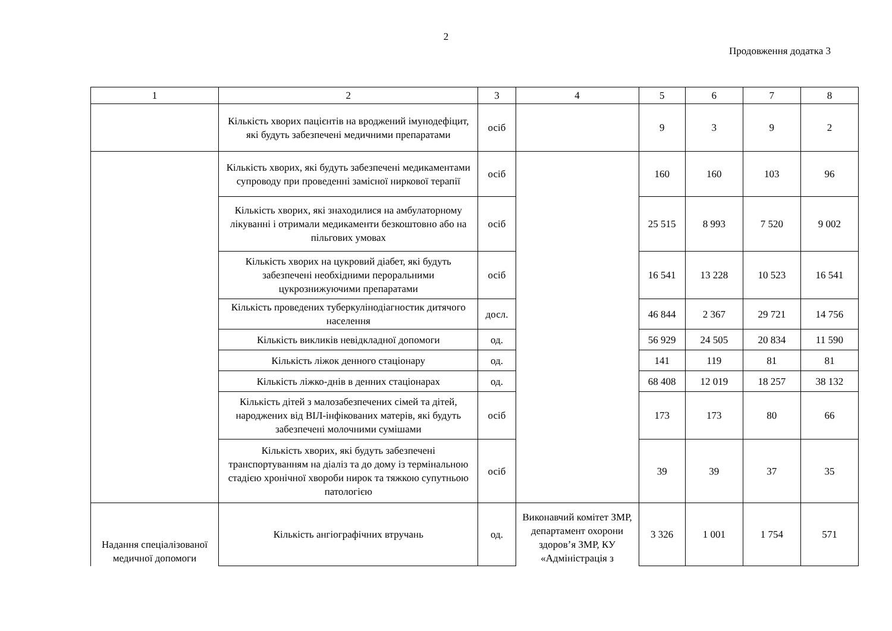2
Продовження додатка 3
| 1 | 2 | 3 | 4 | 5 | 6 | 7 | 8 |
| | Кількість хворих пацієнтів на вроджений імунодефіцит, які будуть забезпечені медичними препаратами | осіб | | 9 | 3 | 9 | 2 |
| | Кількість хворих, які будуть забезпечені медикаментами супроводу при проведенні замісної ниркової терапії | осіб | | 160 | 160 | 103 | 96 |
| | Кількість хворих, які знаходилися на амбулаторному лікуванні і отримали медикаменти безкоштовно або на пільгових умовах | осіб | | 25 515 | 8 993 | 7 520 | 9 002 |
| | Кількість хворих на цукровий діабет, які будуть забезпечені необхідними пероральними цукрознижуючими препаратами | осіб | | 16 541 | 13 228 | 10 523 | 16 541 |
| | Кількість проведених туберкулінодіагностик дитячого населення | досл. | | 46 844 | 2 367 | 29 721 | 14 756 |
| | Кількість викликів невідкладної допомоги | од. | | 56 929 | 24 505 | 20 834 | 11 590 |
| | Кількість ліжок денного стаціонару | од. | | 141 | 119 | 81 | 81 |
| | Кількість ліжко-днів в денних стаціонарах | од. | | 68 408 | 12 019 | 18 257 | 38 132 |
| | Кількість дітей з малозабезпечених сімей та дітей, народжених від ВІЛ-інфікованих матерів, які будуть забезпечені молочними сумішами | осіб | | 173 | 173 | 80 | 66 |
| | Кількість хворих, які будуть забезпечені транспортуванням на діаліз та до дому із термінальною стадією хронічної хвороби нирок та тяжкою супутньою патологією | осіб | | 39 | 39 | 37 | 35 |
| Надання спеціалізованої медичної допомоги | Кількість ангіографічних втручань | од. | Виконавчий комітет ЗМР, департамент охорони здоров’я ЗМР, КУ «Адміністрація з | 3 326 | 1 001 | 1 754 | 571 |